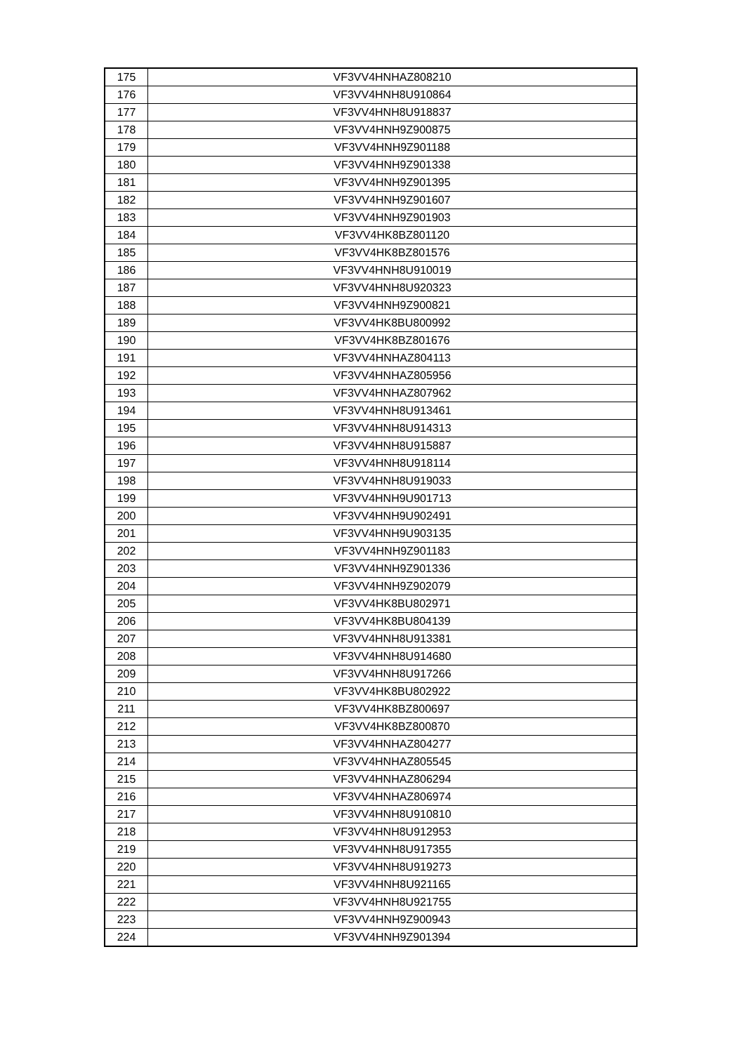| 175 | VF3VV4HNHAZ808210 |
| 176 | VF3VV4HNH8U910864 |
| 177 | VF3VV4HNH8U918837 |
| 178 | VF3VV4HNH9Z900875 |
| 179 | VF3VV4HNH9Z901188 |
| 180 | VF3VV4HNH9Z901338 |
| 181 | VF3VV4HNH9Z901395 |
| 182 | VF3VV4HNH9Z901607 |
| 183 | VF3VV4HNH9Z901903 |
| 184 | VF3VV4HK8BZ801120 |
| 185 | VF3VV4HK8BZ801576 |
| 186 | VF3VV4HNH8U910019 |
| 187 | VF3VV4HNH8U920323 |
| 188 | VF3VV4HNH9Z900821 |
| 189 | VF3VV4HK8BU800992 |
| 190 | VF3VV4HK8BZ801676 |
| 191 | VF3VV4HNHAZ804113 |
| 192 | VF3VV4HNHAZ805956 |
| 193 | VF3VV4HNHAZ807962 |
| 194 | VF3VV4HNH8U913461 |
| 195 | VF3VV4HNH8U914313 |
| 196 | VF3VV4HNH8U915887 |
| 197 | VF3VV4HNH8U918114 |
| 198 | VF3VV4HNH8U919033 |
| 199 | VF3VV4HNH9U901713 |
| 200 | VF3VV4HNH9U902491 |
| 201 | VF3VV4HNH9U903135 |
| 202 | VF3VV4HNH9Z901183 |
| 203 | VF3VV4HNH9Z901336 |
| 204 | VF3VV4HNH9Z902079 |
| 205 | VF3VV4HK8BU802971 |
| 206 | VF3VV4HK8BU804139 |
| 207 | VF3VV4HNH8U913381 |
| 208 | VF3VV4HNH8U914680 |
| 209 | VF3VV4HNH8U917266 |
| 210 | VF3VV4HK8BU802922 |
| 211 | VF3VV4HK8BZ800697 |
| 212 | VF3VV4HK8BZ800870 |
| 213 | VF3VV4HNHAZ804277 |
| 214 | VF3VV4HNHAZ805545 |
| 215 | VF3VV4HNHAZ806294 |
| 216 | VF3VV4HNHAZ806974 |
| 217 | VF3VV4HNH8U910810 |
| 218 | VF3VV4HNH8U912953 |
| 219 | VF3VV4HNH8U917355 |
| 220 | VF3VV4HNH8U919273 |
| 221 | VF3VV4HNH8U921165 |
| 222 | VF3VV4HNH8U921755 |
| 223 | VF3VV4HNH9Z900943 |
| 224 | VF3VV4HNH9Z901394 |